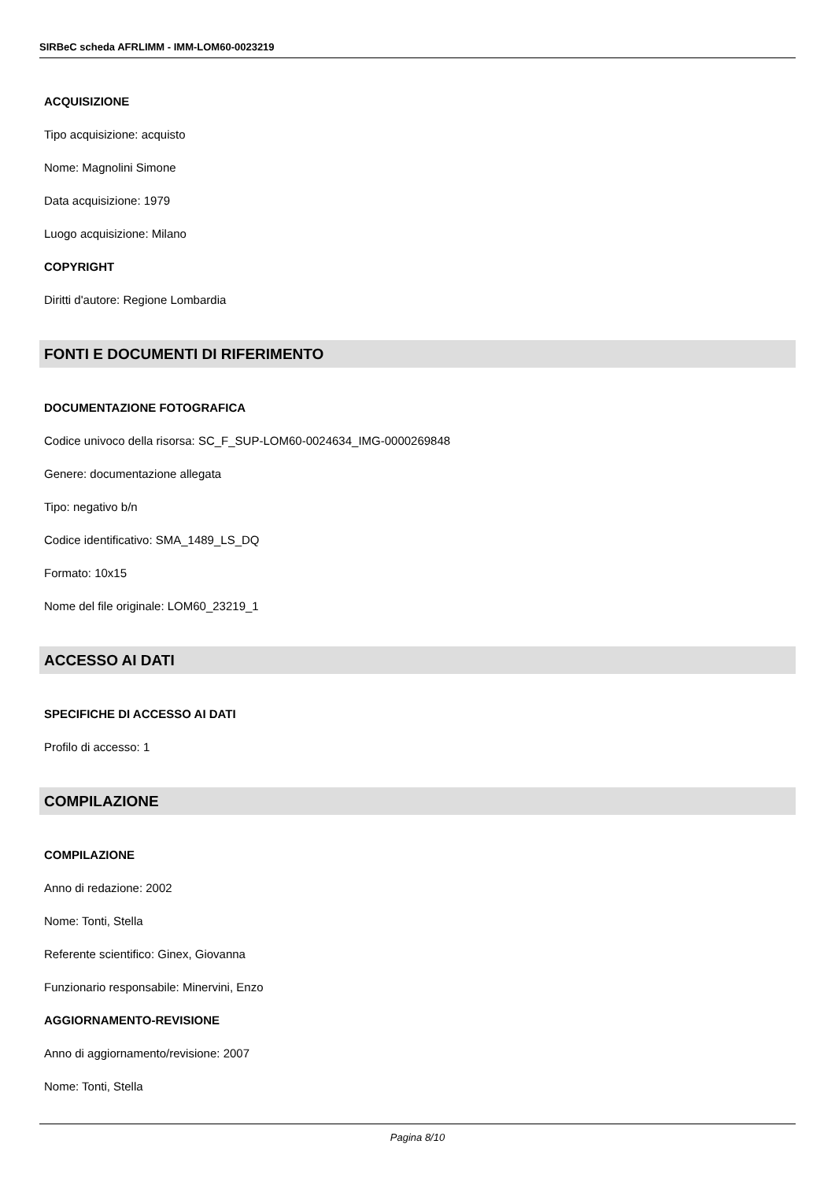SIRBeC scheda AFRLIMM - IMM-LOM60-0023219
ACQUISIZIONE
Tipo acquisizione: acquisto
Nome: Magnolini Simone
Data acquisizione: 1979
Luogo acquisizione: Milano
COPYRIGHT
Diritti d'autore: Regione Lombardia
FONTI E DOCUMENTI DI RIFERIMENTO
DOCUMENTAZIONE FOTOGRAFICA
Codice univoco della risorsa: SC_F_SUP-LOM60-0024634_IMG-0000269848
Genere: documentazione allegata
Tipo: negativo b/n
Codice identificativo: SMA_1489_LS_DQ
Formato: 10x15
Nome del file originale: LOM60_23219_1
ACCESSO AI DATI
SPECIFICHE DI ACCESSO AI DATI
Profilo di accesso: 1
COMPILAZIONE
COMPILAZIONE
Anno di redazione: 2002
Nome: Tonti, Stella
Referente scientifico: Ginex, Giovanna
Funzionario responsabile: Minervini, Enzo
AGGIORNAMENTO-REVISIONE
Anno di aggiornamento/revisione: 2007
Nome: Tonti, Stella
Pagina 8/10